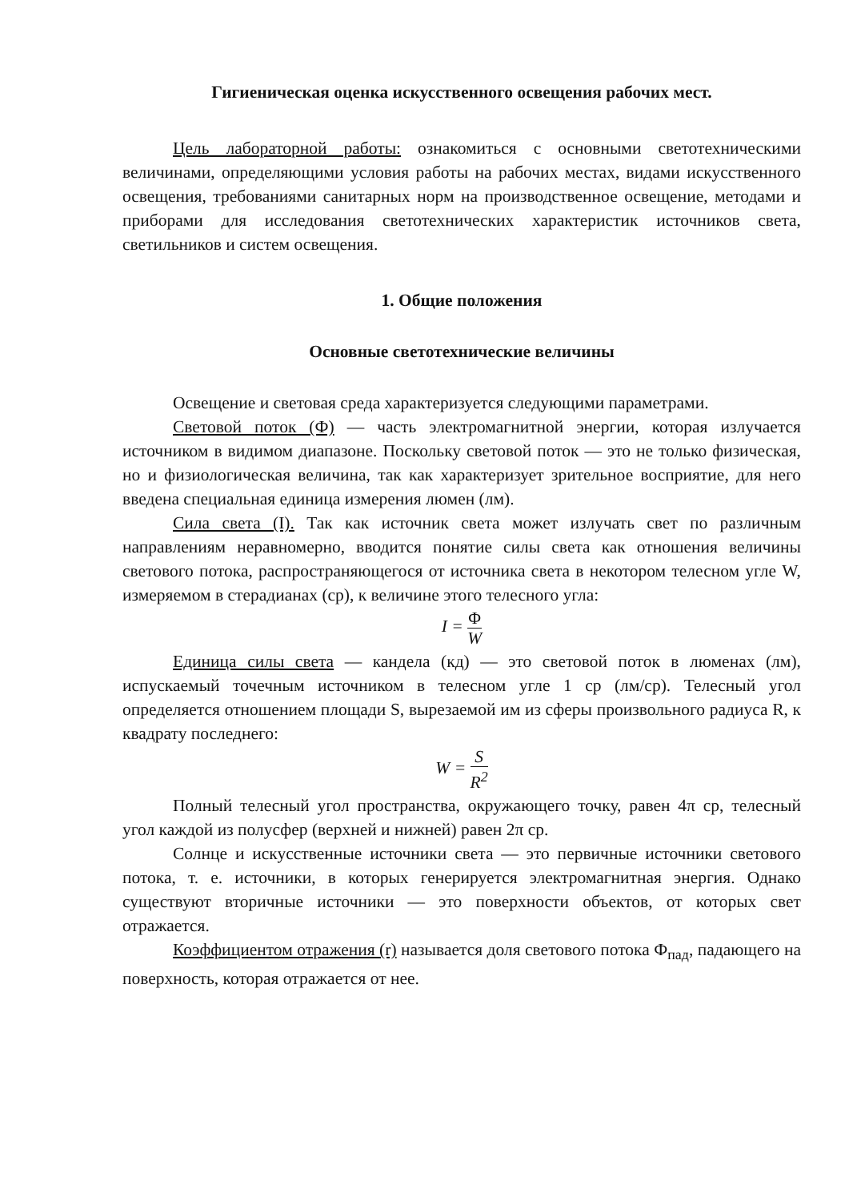Гигиеническая оценка искусственного освещения рабочих мест.
Цель лабораторной работы: ознакомиться с основными светотехническими величинами, определяющими условия работы на рабочих местах, видами искусственного освещения, требованиями санитарных норм на производственное освещение, методами и приборами для исследования светотехнических характеристик источников света, светильников и систем освещения.
1. Общие положения
Основные светотехнические величины
Освещение и световая среда характеризуется следующими параметрами.
Световой поток (Ф) — часть электромагнитной энергии, которая излучается источником в видимом диапазоне. Поскольку световой поток — это не только физическая, но и физиологическая величина, так как характеризует зрительное восприятие, для него введена специальная единица измерения люмен (лм).
Сила света (I). Так как источник света может излучать свет по различным направлениям неравномерно, вводится понятие силы света как отношения величины светового потока, распространяющегося от источника света в некотором телесном угле W, измеряемом в стерадианах (ср), к величине этого телесного угла:
I = Φ W
Единица силы света — кандела (кд) — это световой поток в люменах (лм), испускаемый точечным источником в телесном угле 1 ср (лм/ср). Телесный угол определяется отношением площади S, вырезаемой им из сферы произвольного радиуса R, к квадрату последнего:
W = S R<sup>2</sup>
Полный телесный угол пространства, окружающего точку, равен 4π ср, телесный угол каждой из полусфер (верхней и нижней) равен 2π ср.
Солнце и искусственные источники света — это первичные источники светового потока, т. е. источники, в которых генерируется электромагнитная энергия. Однако существуют вторичные источники — это поверхности объектов, от которых свет отражается.
Коэффициентом отражения (r) называется доля светового потока Ф<sub>пад</sub>, падающего на поверхность, которая отражается от нее.